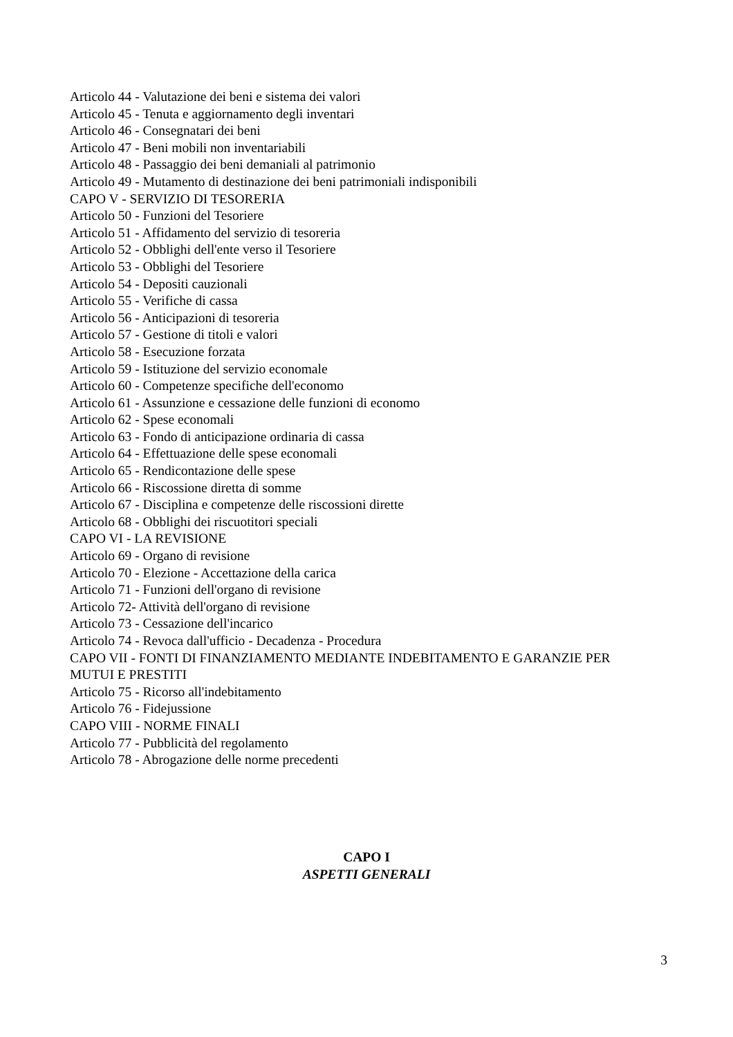Articolo 44 - Valutazione dei beni e sistema dei valori
Articolo 45 - Tenuta e aggiornamento degli inventari
Articolo 46 - Consegnatari dei beni
Articolo 47 - Beni mobili non inventariabili
Articolo 48 - Passaggio dei beni demaniali al patrimonio
Articolo 49 - Mutamento di destinazione dei beni patrimoniali indisponibili
CAPO V - SERVIZIO DI TESORERIA
Articolo 50 - Funzioni del Tesoriere
Articolo 51 - Affidamento del servizio di tesoreria
Articolo 52 - Obblighi dell'ente verso il Tesoriere
Articolo 53 - Obblighi del Tesoriere
Articolo 54 - Depositi cauzionali
Articolo 55 - Verifiche di cassa
Articolo 56 - Anticipazioni di tesoreria
Articolo 57 - Gestione di titoli e valori
Articolo 58 - Esecuzione forzata
Articolo 59 - Istituzione del servizio economale
Articolo 60 - Competenze specifiche dell'economo
Articolo 61 - Assunzione e cessazione delle funzioni di economo
Articolo 62 - Spese economali
Articolo 63 - Fondo di anticipazione ordinaria di cassa
Articolo 64 - Effettuazione delle spese economali
Articolo 65 - Rendicontazione delle spese
Articolo 66 - Riscossione diretta di somme
Articolo 67 - Disciplina e competenze delle riscossioni dirette
Articolo 68 - Obblighi dei riscuotitori speciali
CAPO VI - LA REVISIONE
Articolo 69 - Organo di revisione
Articolo 70 - Elezione - Accettazione della carica
Articolo 71 - Funzioni dell'organo di revisione
Articolo 72- Attività dell'organo di revisione
Articolo 73 - Cessazione dell'incarico
Articolo 74 - Revoca dall'ufficio - Decadenza - Procedura
CAPO VII - FONTI DI FINANZIAMENTO MEDIANTE INDEBITAMENTO E GARANZIE PER MUTUI E PRESTITI
Articolo 75 - Ricorso all'indebitamento
Articolo 76 - Fidejussione
CAPO VIII - NORME FINALI
Articolo 77 - Pubblicità del regolamento
Articolo 78 - Abrogazione delle norme precedenti
CAPO I
ASPETTI GENERALI
3